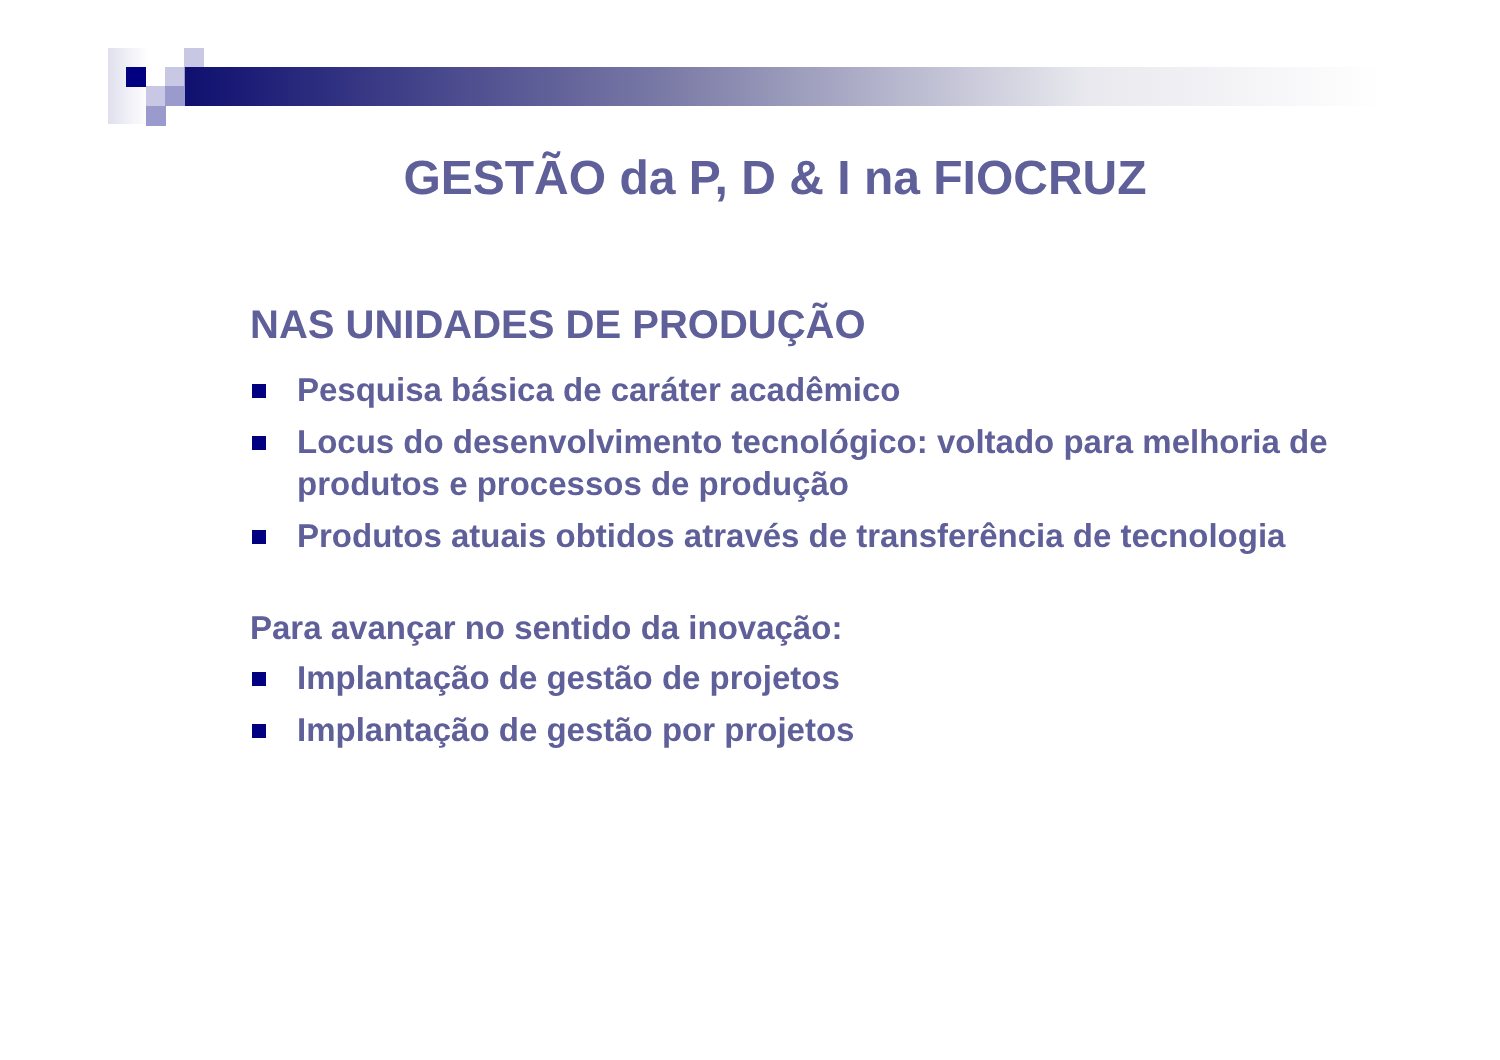GESTÃO da P, D & I na FIOCRUZ
NAS UNIDADES DE PRODUÇÃO
Pesquisa básica de caráter acadêmico
Locus do desenvolvimento tecnológico: voltado para melhoria de produtos e processos de produção
Produtos atuais obtidos através de transferência de tecnologia
Para avançar no sentido da inovação:
Implantação de gestão de projetos
Implantação de gestão por projetos